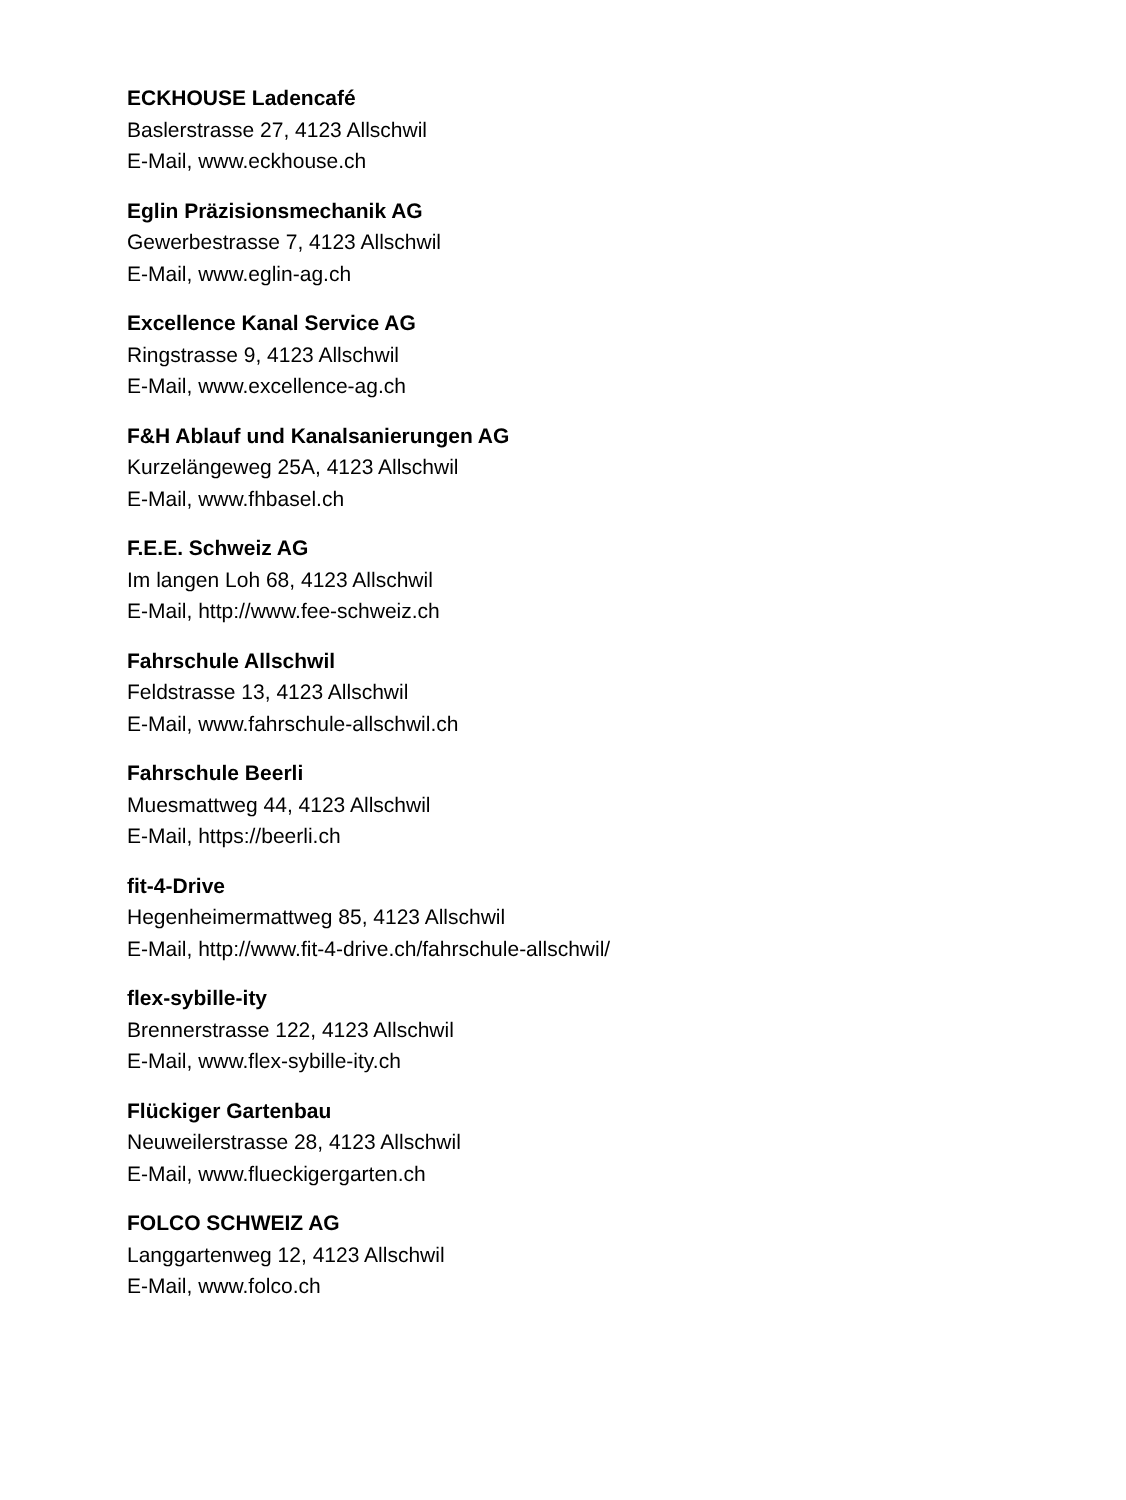ECKHOUSE Ladencafé
Baslerstrasse 27, 4123 Allschwil
E-Mail, www.eckhouse.ch
Eglin Präzisionsmechanik AG
Gewerbestrasse 7, 4123 Allschwil
E-Mail, www.eglin-ag.ch
Excellence Kanal Service AG
Ringstrasse 9, 4123 Allschwil
E-Mail, www.excellence-ag.ch
F&H Ablauf und Kanalsanierungen AG
Kurzelängeweg 25A, 4123 Allschwil
E-Mail, www.fhbasel.ch
F.E.E. Schweiz AG
Im langen Loh 68, 4123 Allschwil
E-Mail, http://www.fee-schweiz.ch
Fahrschule Allschwil
Feldstrasse 13, 4123 Allschwil
E-Mail, www.fahrschule-allschwil.ch
Fahrschule Beerli
Muesmattweg 44, 4123 Allschwil
E-Mail, https://beerli.ch
fit-4-Drive
Hegenheimermattweg 85, 4123 Allschwil
E-Mail, http://www.fit-4-drive.ch/fahrschule-allschwil/
flex-sybille-ity
Brennerstrasse 122, 4123 Allschwil
E-Mail, www.flex-sybille-ity.ch
Flückiger Gartenbau
Neuweilerstrasse 28, 4123 Allschwil
E-Mail, www.flueckigergarten.ch
FOLCO SCHWEIZ AG
Langgartenweg 12, 4123 Allschwil
E-Mail, www.folco.ch